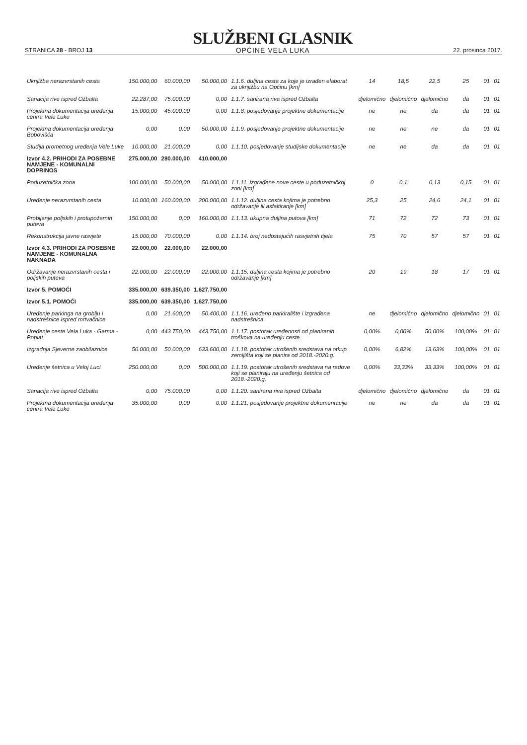STRANICA 28 - BROJ 13
SLUŽBENI GLASNIK
OPĆINE VELA LUKA
22. prosinca 2017.
| Uknjižba nerazvrstanih cesta | 150.000,00 | 60.000,00 | 50.000,00 | 1.1.6. duljina cesta za koje je izrađen elaborat za uknjižbu na Općinu [km] | 14 | 18,5 | 22,5 | 25 | 01 | 01 |
| Sanacija rive ispred Ožbalta | 22.287,00 | 75.000,00 | 0,00 | 1.1.7. sanirana riva ispred Ožbalta | djelomično | djelomično | djelomično | da | 01 | 01 |
| Projektna dokumentacija uređenja centra Vele Luke | 15.000,00 | 45.000,00 | 0,00 | 1.1.8. posjedovanje projektne dokumentacije | ne | ne | da | da | 01 | 01 |
| Projektna dokumentacija uređenja Bobovišća | 0,00 | 0,00 | 50.000,00 | 1.1.9. posjedovanje projektne dokumentacije | ne | ne | ne | da | 01 | 01 |
| Studija prometnog uređenja Vele Luke | 10.000,00 | 21.000,00 | 0,00 | 1.1.10. posjedovanje studijske dokumentacije | ne | ne | da | da | 01 | 01 |
| Izvor 4.2. PRIHODI ZA POSEBNE NAMJENE - KOMUNALNI DOPRINOS | 275.000,00 | 280.000,00 | 410.000,00 | | | | | | | |
| Poduzetnička zona | 100.000,00 | 50.000,00 | 50.000,00 | 1.1.11. izgrađene nove ceste u poduzetničkoj zoni [km] | 0 | 0,1 | 0,13 | 0,15 | 01 | 01 |
| Uređenje nerazvrstanih cesta | 10.000,00 | 160.000,00 | 200.000,00 | 1.1.12. duljina cesta kojima je potrebno održavanje ili asfaltiranje [km] | 25,3 | 25 | 24,6 | 24,1 | 01 | 01 |
| Probijanje poljskih i protupožarnih puteva | 150.000,00 | 0,00 | 160.000,00 | 1.1.13. ukupna duljina putova [km] | 71 | 72 | 72 | 73 | 01 | 01 |
| Rekonstrukcija javne rasvjete | 15.000,00 | 70.000,00 | 0,00 | 1.1.14. broj nedostajućih rasvjetnih tijela | 75 | 70 | 57 | 57 | 01 | 01 |
| Izvor 4.3. PRIHODI ZA POSEBNE NAMJENE - KOMUNALNA NAKNADA | 22.000,00 | 22.000,00 | 22.000,00 | | | | | | | |
| Održavanje nerazvrstanih cesta i poljskih puteva | 22.000,00 | 22.000,00 | 22.000,00 | 1.1.15. duljina cesta kojima je potrebno održavanje [km] | 20 | 19 | 18 | 17 | 01 | 01 |
| Izvor 5. POMOĆI | 335.000,00 | 639.350,00 | 1.627.750,00 | | | | | | | |
| Izvor 5.1. POMOĆI | 335.000,00 | 639.350,00 | 1.627.750,00 | | | | | | | |
| Uređenje parkinga na groblju i nadstrešnice ispred mrtvačnice | 0,00 | 21.600,00 | 50.400,00 | 1.1.16. uređeno parkiralište i izgrađena nadstrešnica | ne | djelomično | djelomično | djelomično | 01 | 01 |
| Uređenje ceste Vela Luka - Garma - Poplat | 0,00 | 443.750,00 | 443.750,00 | 1.1.17. postotak uređenosti od planiranih troškova na uređenju ceste | 0,00% | 0,00% | 50,00% | 100,00% | 01 | 01 |
| Izgradnja Sjeverne zaobilaznice | 50.000,00 | 50.000,00 | 633.600,00 | 1.1.18. postotak utrošenih sredstava na otkup zemljišta koji se planira od 2018.-2020.g. | 0,00% | 6,82% | 13,63% | 100,00% | 01 | 01 |
| Uređenje šetnica u Veloj Luci | 250.000,00 | 0,00 | 500.000,00 | 1.1.19. postotak utrošenih sredstava na radove koji se planiraju na uređenju šetnica od 2018.-2020.g. | 0,00% | 33,33% | 33,33% | 100,00% | 01 | 01 |
| Sanacija rive ispred Ožbalta | 0,00 | 75.000,00 | 0,00 | 1.1.20. sanirana riva ispred Ožbalta | djelomično | djelomično | djelomično | da | 01 | 01 |
| Projektna dokumentacija uređenja centra Vele Luke | 35.000,00 | 0,00 | 0,00 | 1.1.21. posjedovanje projektne dokumentacije | ne | ne | da | da | 01 | 01 |